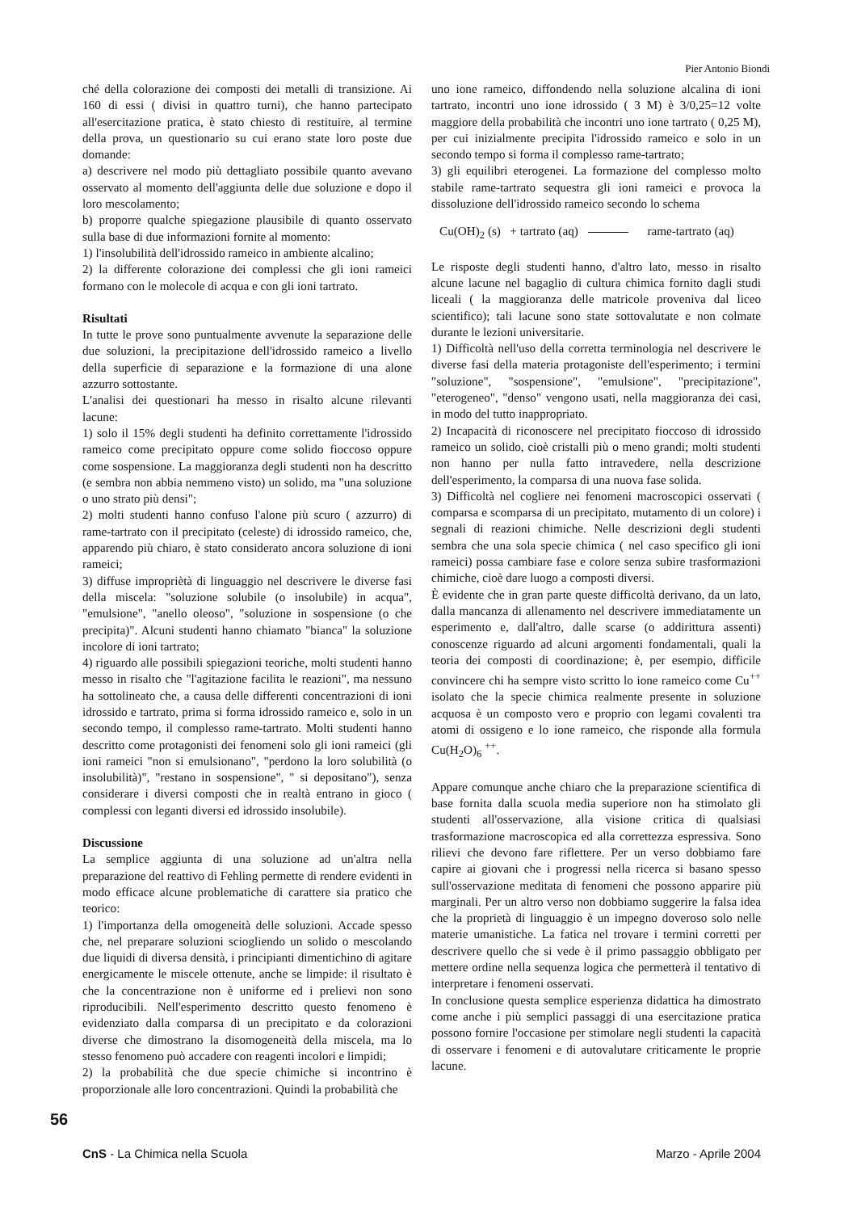Pier Antonio Biondi
ché della colorazione dei composti dei metalli di transizione. Ai 160 di essi ( divisi in quattro turni), che hanno partecipato all'esercitazione pratica, è stato chiesto di restituire, al termine della prova, un questionario su cui erano state loro poste due domande:
a) descrivere nel modo più dettagliato possibile quanto avevano osservato al momento dell'aggiunta delle due soluzione e dopo il loro mescolamento;
b) proporre qualche spiegazione plausibile di quanto osservato sulla base di due informazioni fornite al momento:
1) l'insolubilità dell'idrossido rameico in ambiente alcalino;
2) la differente colorazione dei complessi che gli ioni rameici formano con le molecole di acqua e con gli ioni tartrato.
Risultati
In tutte le prove sono puntualmente avvenute la separazione delle due soluzioni, la precipitazione dell'idrossido rameico a livello della superficie di separazione e la formazione di una alone azzurro sottostante.
L'analisi dei questionari ha messo in risalto alcune rilevanti lacune:
1) solo il 15% degli studenti ha definito correttamente l'idrossido rameico come precipitato oppure come solido fioccoso oppure come sospensione. La maggioranza degli studenti non ha descritto (e sembra non abbia nemmeno visto) un solido, ma "una soluzione o uno strato più densi";
2) molti studenti hanno confuso l'alone più scuro ( azzurro) di rame-tartrato con il precipitato (celeste) di idrossido rameico, che, apparendo più chiaro, è stato considerato ancora soluzione di ioni rameici;
3) diffuse impropriètà di linguaggio nel descrivere le diverse fasi della miscela: "soluzione solubile (o insolubile) in acqua", "emulsione", "anello oleoso", "soluzione in sospensione (o che precipita)". Alcuni studenti hanno chiamato "bianca" la soluzione incolore di ioni tartrato;
4) riguardo alle possibili spiegazioni teoriche, molti studenti hanno messo in risalto che "l'agitazione facilita le reazioni", ma nessuno ha sottolineato che, a causa delle differenti concentrazioni di ioni idrossido e tartrato, prima si forma idrossido rameico e, solo in un secondo tempo, il complesso rame-tartrato. Molti studenti hanno descritto come protagonisti dei fenomeni solo gli ioni rameici (gli ioni rameici "non si emulsionano", "perdono la loro solubilità (o insolubilità)", "restano in sospensione", " si depositano"), senza considerare i diversi composti che in realtà entrano in gioco ( complessi con leganti diversi ed idrossido insolubile).
Discussione
La semplice aggiunta di una soluzione ad un'altra nella preparazione del reattivo di Fehling permette di rendere evidenti in modo efficace alcune problematiche di carattere sia pratico che teorico:
1) l'importanza della omogeneità delle soluzioni. Accade spesso che, nel preparare soluzioni sciogliendo un solido o mescolando due liquidi di diversa densità, i principianti dimentichino di agitare energicamente le miscele ottenute, anche se limpide: il risultato è che la concentrazione non è uniforme ed i prelievi non sono riproducibili. Nell'esperimento descritto questo fenomeno è evidenziato dalla comparsa di un precipitato e da colorazioni diverse che dimostrano la disomogeneità della miscela, ma lo stesso fenomeno può accadere con reagenti incolori e limpidi;
2) la probabilità che due specie chimiche si incontrino è proporzionale alle loro concentrazioni. Quindi la probabilità che
uno ione rameico, diffondendo nella soluzione alcalina di ioni tartrato, incontri uno ione idrossido ( 3 M) è 3/0,25=12 volte maggiore della probabilità che incontri uno ione tartrato ( 0,25 M), per cui inizialmente precipita l'idrossido rameico e solo in un secondo tempo si forma il complesso rame-tartrato;
3) gli equilibri eterogenei. La formazione del complesso molto stabile rame-tartrato sequestra gli ioni rameici e provoca la dissoluzione dell'idrossido rameico secondo lo schema
Cu(OH)<sub>2</sub> (s) + tartrato (aq) rame-tartrato (aq)
Le risposte degli studenti hanno, d'altro lato, messo in risalto alcune lacune nel bagaglio di cultura chimica fornito dagli studi liceali ( la maggioranza delle matricole proveniva dal liceo scientifico); tali lacune sono state sottovalutate e non colmate durante le lezioni universitarie.
1) Difficoltà nell'uso della corretta terminologia nel descrivere le diverse fasi della materia protagoniste dell'esperimento; i termini "soluzione", "sospensione", "emulsione", "precipitazione", "eterogeneo", "denso" vengono usati, nella maggioranza dei casi, in modo del tutto inappropriato.
2) Incapacità di riconoscere nel precipitato fioccoso di idrossido rameico un solido, cioè cristalli più o meno grandi; molti studenti non hanno per nulla fatto intravedere, nella descrizione dell'esperimento, la comparsa di una nuova fase solida.
3) Difficoltà nel cogliere nei fenomeni macroscopici osservati ( comparsa e scomparsa di un precipitato, mutamento di un colore) i segnali di reazioni chimiche. Nelle descrizioni degli studenti sembra che una sola specie chimica ( nel caso specifico gli ioni rameici) possa cambiare fase e colore senza subire trasformazioni chimiche, cioè dare luogo a composti diversi.
È evidente che in gran parte queste difficoltà derivano, da un lato, dalla mancanza di allenamento nel descrivere immediatamente un esperimento e, dall'altro, dalle scarse (o addirittura assenti) conoscenze riguardo ad alcuni argomenti fondamentali, quali la teoria dei composti di coordinazione; è, per esempio, difficile convincere chi ha sempre visto scritto lo ione rameico come Cu<sup>++</sup> isolato che la specie chimica realmente presente in soluzione acquosa è un composto vero e proprio con legami covalenti tra atomi di ossigeno e lo ione rameico, che risponde alla formula Cu(H<sub>2</sub>O)<sub>6</sub> <sup>++</sup>.
Appare comunque anche chiaro che la preparazione scientifica di base fornita dalla scuola media superiore non ha stimolato gli studenti all'osservazione, alla visione critica di qualsiasi trasformazione macroscopica ed alla correttezza espressiva. Sono rilievi che devono fare riflettere. Per un verso dobbiamo fare capire ai giovani che i progressi nella ricerca si basano spesso sull'osservazione meditata di fenomeni che possono apparire più marginali. Per un altro verso non dobbiamo suggerire la falsa idea che la proprietà di linguaggio è un impegno doveroso solo nelle materie umanistiche. La fatica nel trovare i termini corretti per descrivere quello che si vede è il primo passaggio obbligato per mettere ordine nella sequenza logica che permetterà il tentativo di interpretare i fenomeni osservati.
In conclusione questa semplice esperienza didattica ha dimostrato come anche i più semplici passaggi di una esercitazione pratica possono fornire l'occasione per stimolare negli studenti la capacità di osservare i fenomeni e di autovalutare criticamente le proprie lacune.
56
CnS - La Chimica nella Scuola Marzo - Aprile 2004